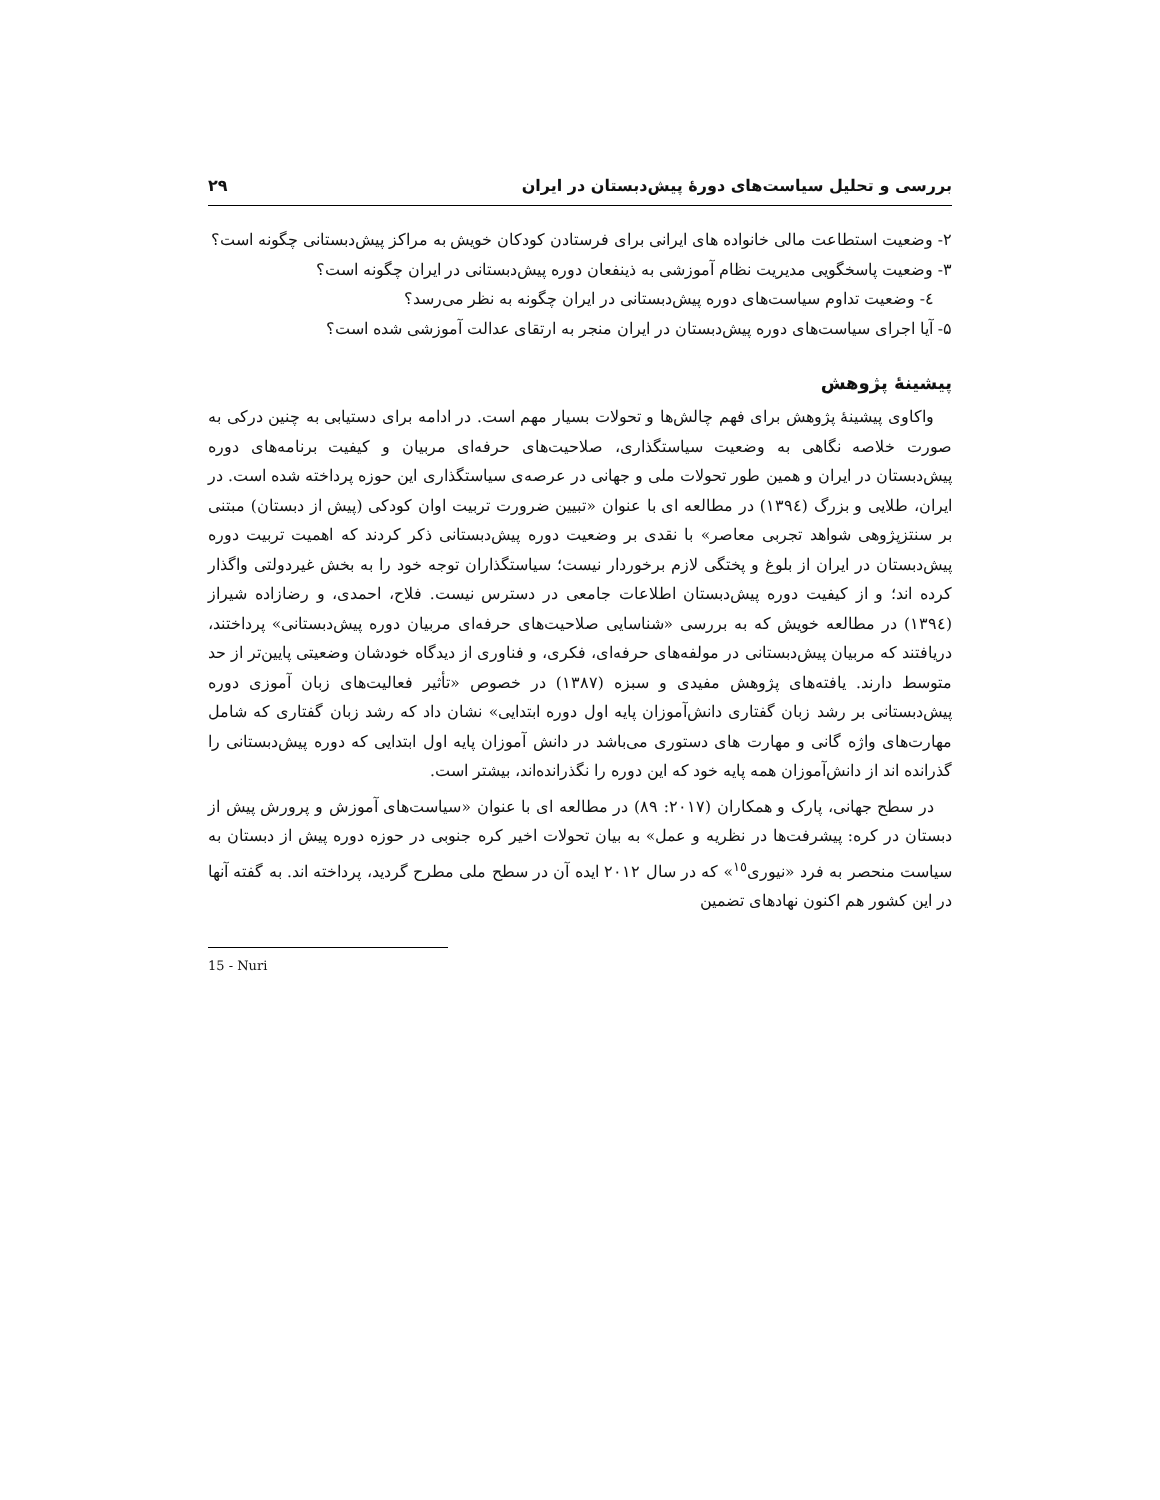بررسی و تحلیل سیاست‌های دورهٔ پیش‌دبستان در ایران ۲۹
۲- وضعیت استطاعت مالی خانواده های ایرانی برای فرستادن کودکان خویش به مراکز پیش‌دبستانی چگونه است؟
۳- وضعیت پاسخگویی مدیریت نظام آموزشی به ذینفعان دوره پیش‌دبستانی در ایران چگونه است؟
٤- وضعیت تداوم سیاست‌های دوره پیش‌دبستانی در ایران چگونه به نظر می‌رسد؟
۵- آیا اجرای سیاست‌های دوره پیش‌دبستان در ایران منجر به ارتقای عدالت آموزشی شده است؟
پیشینهٔ پژوهش
واکاوی پیشینهٔ پژوهش برای فهم چالش‌ها و تحولات بسیار مهم است. در ادامه برای دستیابی به چنین درکی به صورت خلاصه نگاهی به وضعیت سیاستگذاری، صلاحیت‌های حرفه‌ای مربیان و کیفیت برنامه‌های دوره پیش‌دبستان در ایران و همین طور تحولات ملی و جهانی در عرصه‌ی سیاستگذاری این حوزه پرداخته شده است. در ایران، طلایی و بزرگ (١٣٩٤) در مطالعه ای با عنوان «تبیین ضرورت تربیت اوان کودکی (پیش از دبستان) مبتنی بر سنتزپژوهی شواهد تجربی معاصر» با نقدی بر وضعیت دوره پیش‌دبستانی ذکر کردند که اهمیت تربیت دوره پیش‌دبستان در ایران از بلوغ و پختگی لازم برخوردار نیست؛ سیاستگذاران توجه خود را به بخش غیردولتی واگذار کرده اند؛ و از کیفیت دوره پیش‌دبستان اطلاعات جامعی در دسترس نیست. فلاح، احمدی، و رضازاده شیراز (١٣٩٤) در مطالعه خویش که به بررسی «شناسایی صلاحیت‌های حرفه‌ای مربیان دوره پیش‌دبستانی» پرداختند، دریافتند که مربیان پیش‌دبستانی در مولفه‌های حرفه‌ای، فکری، و فناوری از دیدگاه خودشان وضعیتی پایین‌تر از حد متوسط دارند. یافته‌های پژوهش مفیدی و سبزه (١٣٨٧) در خصوص «تأثیر فعالیت‌های زبان آموزی دوره پیش‌دبستانی بر رشد زبان گفتاری دانش‌آموزان پایه اول دوره ابتدایی» نشان داد که رشد زبان گفتاری که شامل مهارت‌های واژه گانی و مهارت های دستوری می‌باشد در دانش آموزان پایه اول ابتدایی که دوره پیش‌دبستانی را گذرانده اند از دانش‌آموزان همه پایه خود که این دوره را نگذرانده‌اند، بیشتر است.
در سطح جهانی، پارک و همکاران (٢٠١٧: ٨٩) در مطالعه ای با عنوان «سیاست‌های آموزش و پرورش پیش از دبستان در کره: پیشرفت‌ها در نظریه و عمل» به بیان تحولات اخیر کره جنوبی در حوزه دوره پیش از دبستان به سیاست منحصر به فرد «نیوری<sup>١٥</sup>» که در سال ٢٠١٢ ایده آن در سطح ملی مطرح گردید، پرداخته اند. به گفته آنها در این کشور هم اکنون نهادهای تضمین
15 - Nuri